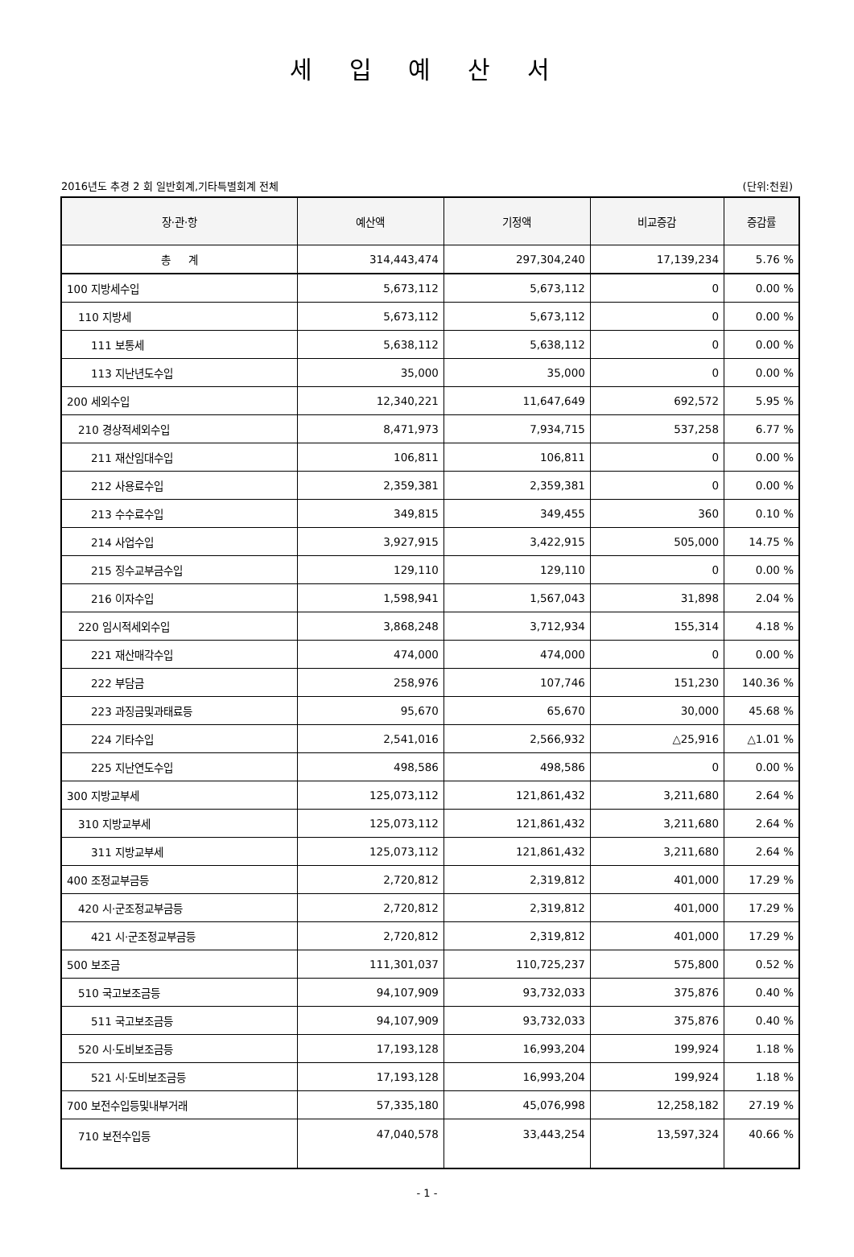세 입 예 산 서
2016년도 추경 2 회 일반회계,기타특별회계 전체 (단위:천원)
| 장·관·항 | 예산액 | 기정액 | 비교증감 | 증감률 |
| --- | --- | --- | --- | --- |
| 총 계 | 314,443,474 | 297,304,240 | 17,139,234 | 5.76 % |
| 100 지방세수입 | 5,673,112 | 5,673,112 | 0 | 0.00 % |
| 110 지방세 | 5,673,112 | 5,673,112 | 0 | 0.00 % |
| 111 보통세 | 5,638,112 | 5,638,112 | 0 | 0.00 % |
| 113 지난년도수입 | 35,000 | 35,000 | 0 | 0.00 % |
| 200 세외수입 | 12,340,221 | 11,647,649 | 692,572 | 5.95 % |
| 210 경상적세외수입 | 8,471,973 | 7,934,715 | 537,258 | 6.77 % |
| 211 재산임대수입 | 106,811 | 106,811 | 0 | 0.00 % |
| 212 사용료수입 | 2,359,381 | 2,359,381 | 0 | 0.00 % |
| 213 수수료수입 | 349,815 | 349,455 | 360 | 0.10 % |
| 214 사업수입 | 3,927,915 | 3,422,915 | 505,000 | 14.75 % |
| 215 징수교부금수입 | 129,110 | 129,110 | 0 | 0.00 % |
| 216 이자수입 | 1,598,941 | 1,567,043 | 31,898 | 2.04 % |
| 220 임시적세외수입 | 3,868,248 | 3,712,934 | 155,314 | 4.18 % |
| 221 재산매각수입 | 474,000 | 474,000 | 0 | 0.00 % |
| 222 부담금 | 258,976 | 107,746 | 151,230 | 140.36 % |
| 223 과징금및과태료등 | 95,670 | 65,670 | 30,000 | 45.68 % |
| 224 기타수입 | 2,541,016 | 2,566,932 | △25,916 | △1.01 % |
| 225 지난연도수입 | 498,586 | 498,586 | 0 | 0.00 % |
| 300 지방교부세 | 125,073,112 | 121,861,432 | 3,211,680 | 2.64 % |
| 310 지방교부세 | 125,073,112 | 121,861,432 | 3,211,680 | 2.64 % |
| 311 지방교부세 | 125,073,112 | 121,861,432 | 3,211,680 | 2.64 % |
| 400 조정교부금등 | 2,720,812 | 2,319,812 | 401,000 | 17.29 % |
| 420 시·군조정교부금등 | 2,720,812 | 2,319,812 | 401,000 | 17.29 % |
| 421 시·군조정교부금등 | 2,720,812 | 2,319,812 | 401,000 | 17.29 % |
| 500 보조금 | 111,301,037 | 110,725,237 | 575,800 | 0.52 % |
| 510 국고보조금등 | 94,107,909 | 93,732,033 | 375,876 | 0.40 % |
| 511 국고보조금등 | 94,107,909 | 93,732,033 | 375,876 | 0.40 % |
| 520 시·도비보조금등 | 17,193,128 | 16,993,204 | 199,924 | 1.18 % |
| 521 시·도비보조금등 | 17,193,128 | 16,993,204 | 199,924 | 1.18 % |
| 700 보전수입등및내부거래 | 57,335,180 | 45,076,998 | 12,258,182 | 27.19 % |
| 710 보전수입등 | 47,040,578 | 33,443,254 | 13,597,324 | 40.66 % |
- 1 -